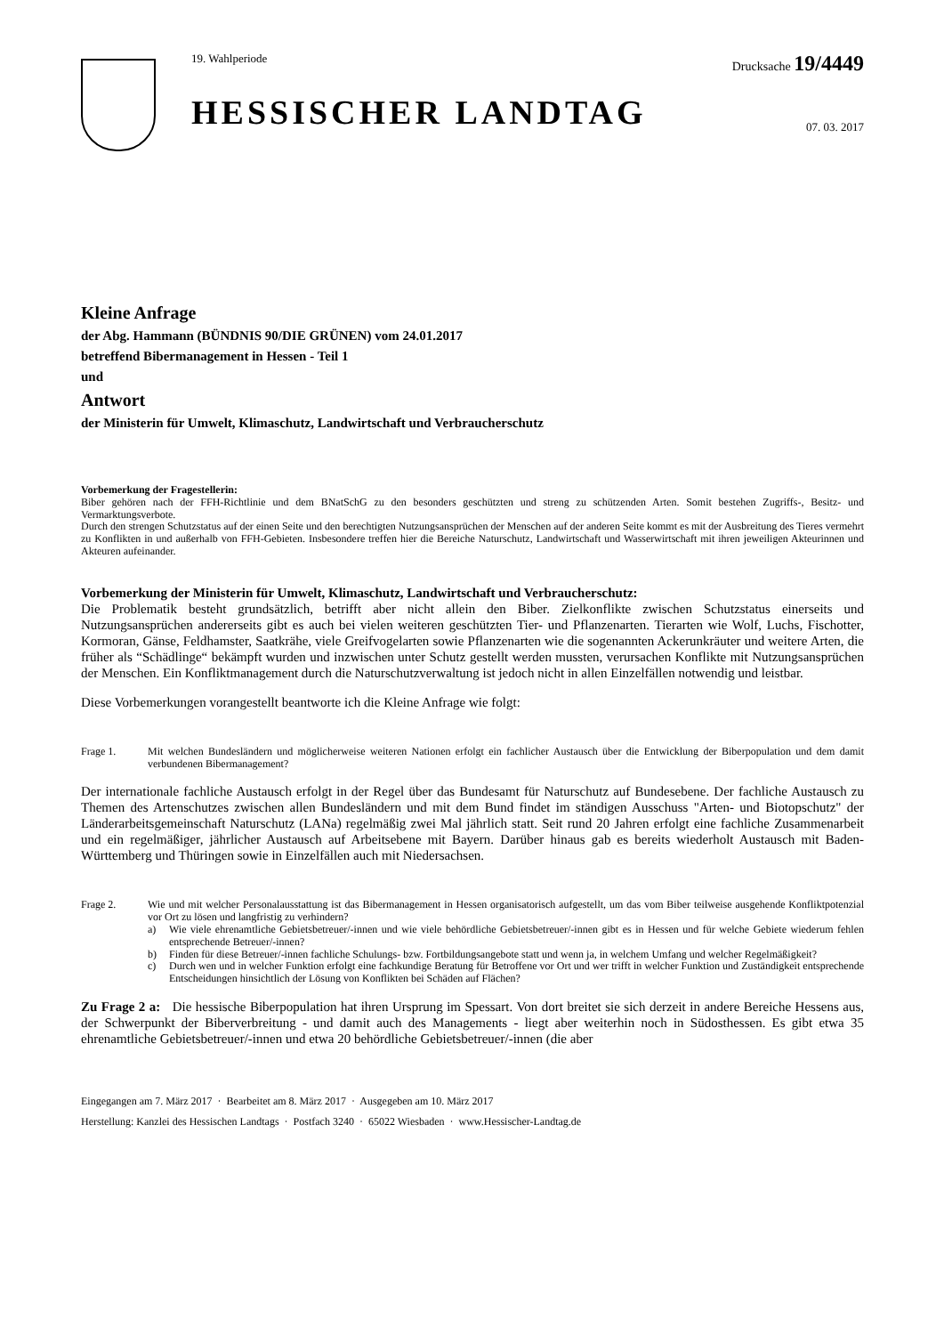19. Wahlperiode
HESSISCHER LANDTAG
Drucksache 19/4449
07. 03. 2017
Kleine Anfrage
der Abg. Hammann (BÜNDNIS 90/DIE GRÜNEN) vom 24.01.2017
betreffend Bibermanagement in Hessen - Teil 1
und
Antwort
der Ministerin für Umwelt, Klimaschutz, Landwirtschaft und Verbraucherschutz
Vorbemerkung der Fragestellerin:
Biber gehören nach der FFH-Richtlinie und dem BNatSchG zu den besonders geschützten und streng zu schützenden Arten. Somit bestehen Zugriffs-, Besitz- und Vermarktungsverbote.
Durch den strengen Schutzstatus auf der einen Seite und den berechtigten Nutzungsansprüchen der Menschen auf der anderen Seite kommt es mit der Ausbreitung des Tieres vermehrt zu Konflikten in und außerhalb von FFH-Gebieten. Insbesondere treffen hier die Bereiche Naturschutz, Landwirtschaft und Wasserwirtschaft mit ihren jeweiligen Akteurinnen und Akteuren aufeinander.
Vorbemerkung der Ministerin für Umwelt, Klimaschutz, Landwirtschaft und Verbraucherschutz:
Die Problematik besteht grundsätzlich, betrifft aber nicht allein den Biber. Zielkonflikte zwischen Schutzstatus einerseits und Nutzungsansprüchen andererseits gibt es auch bei vielen weiteren geschützten Tier- und Pflanzenarten. Tierarten wie Wolf, Luchs, Fischotter, Kormoran, Gänse, Feldhamster, Saatkrähe, viele Greifvogelarten sowie Pflanzenarten wie die sogenannten Ackerunkräuter und weitere Arten, die früher als “Schädlinge“ bekämpft wurden und inzwischen unter Schutz gestellt werden mussten, verursachen Konflikte mit Nutzungsansprüchen der Menschen. Ein Konfliktmanagement durch die Naturschutzverwaltung ist jedoch nicht in allen Einzelfällen notwendig und leistbar.
Diese Vorbemerkungen vorangestellt beantworte ich die Kleine Anfrage wie folgt:
Frage 1. Mit welchen Bundesländern und möglicherweise weiteren Nationen erfolgt ein fachlicher Austausch über die Entwicklung der Biberpopulation und dem damit verbundenen Bibermanagement?
Der internationale fachliche Austausch erfolgt in der Regel über das Bundesamt für Naturschutz auf Bundesebene. Der fachliche Austausch zu Themen des Artenschutzes zwischen allen Bundesländern und mit dem Bund findet im ständigen Ausschuss "Arten- und Biotopschutz" der Länderarbeitsgemeinschaft Naturschutz (LANa) regelmäßig zwei Mal jährlich statt. Seit rund 20 Jahren erfolgt eine fachliche Zusammenarbeit und ein regelmäßiger, jährlicher Austausch auf Arbeitsebene mit Bayern. Darüber hinaus gab es bereits wiederholt Austausch mit Baden-Württemberg und Thüringen sowie in Einzelfällen auch mit Niedersachsen.
Frage 2. Wie und mit welcher Personalausstattung ist das Bibermanagement in Hessen organisatorisch aufgestellt, um das vom Biber teilweise ausgehende Konfliktpotenzial vor Ort zu lösen und langfristig zu verhindern?
a) Wie viele ehrenamtliche Gebietsbetreuer/-innen und wie viele behördliche Gebietsbetreuer/-innen gibt es in Hessen und für welche Gebiete wiederum fehlen entsprechende Betreuer/-innen?
b) Finden für diese Betreuer/-innen fachliche Schulungs- bzw. Fortbildungsangebote statt und wenn ja, in welchem Umfang und welcher Regelmäßigkeit?
c) Durch wen und in welcher Funktion erfolgt eine fachkundige Beratung für Betroffene vor Ort und wer trifft in welcher Funktion und Zuständigkeit entsprechende Entscheidungen hinsichtlich der Lösung von Konflikten bei Schäden auf Flächen?
Zu Frage 2 a: Die hessische Biberpopulation hat ihren Ursprung im Spessart. Von dort breitet sie sich derzeit in andere Bereiche Hessens aus, der Schwerpunkt der Biberverbreitung - und damit auch des Managements - liegt aber weiterhin noch in Südosthessen. Es gibt etwa 35 ehrenamtliche Gebietsbetreuer/-innen und etwa 20 behördliche Gebietsbetreuer/-innen (die aber
Eingegangen am 7. März 2017 · Bearbeitet am 8. März 2017 · Ausgegeben am 10. März 2017
Herstellung: Kanzlei des Hessischen Landtags · Postfach 3240 · 65022 Wiesbaden · www.Hessischer-Landtag.de